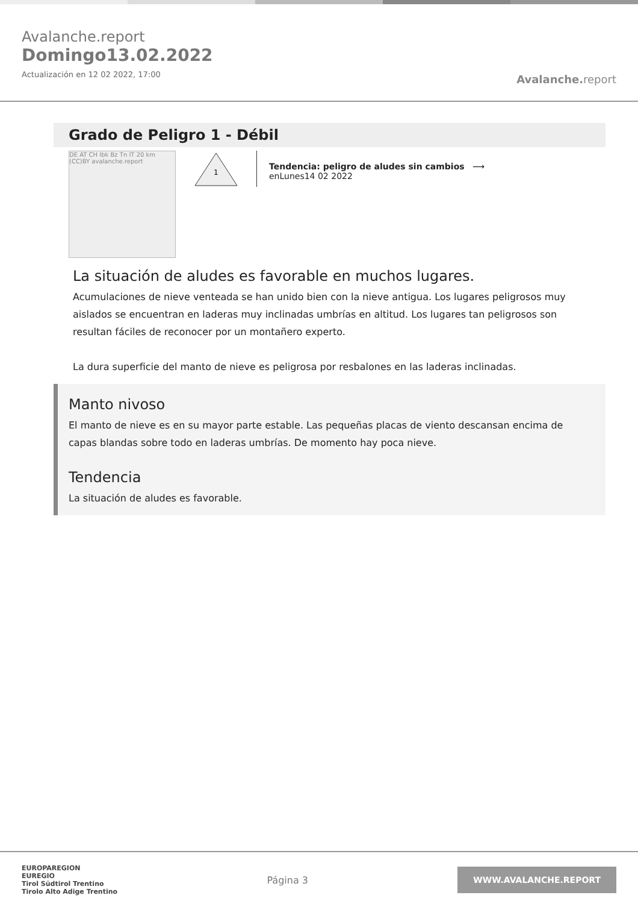Avalanche.report
Domingo13.02.2022
Actualización en 12 02 2022, 17:00
Avalanche. report
Grado de Peligro 1 - Débil
DE AT CH Ibk Bz Tn IT 20 km (CC)BY avalanche.report
1
Tendencia: peligro de aludes sin cambios ⟶
enLunes14 02 2022
La situación de aludes es favorable en muchos lugares.
Acumulaciones de nieve venteada se han unido bien con la nieve antigua. Los lugares peligrosos muy aislados se encuentran en laderas muy inclinadas umbrías en altitud. Los lugares tan peligrosos son resultan fáciles de reconocer por un montañero experto.
La dura superficie del manto de nieve es peligrosa por resbalones en las laderas inclinadas.
Manto nivoso
El manto de nieve es en su mayor parte estable. Las pequeñas placas de viento descansan encima de capas blandas sobre todo en laderas umbrías. De momento hay poca nieve.
Tendencia
La situación de aludes es favorable.
EUROPAREGION
EUREGIO
Tirol Südtirol Trentino
Tirolo Alto Adige Trentino
Página 3
WWW.AVALANCHE.REPORT